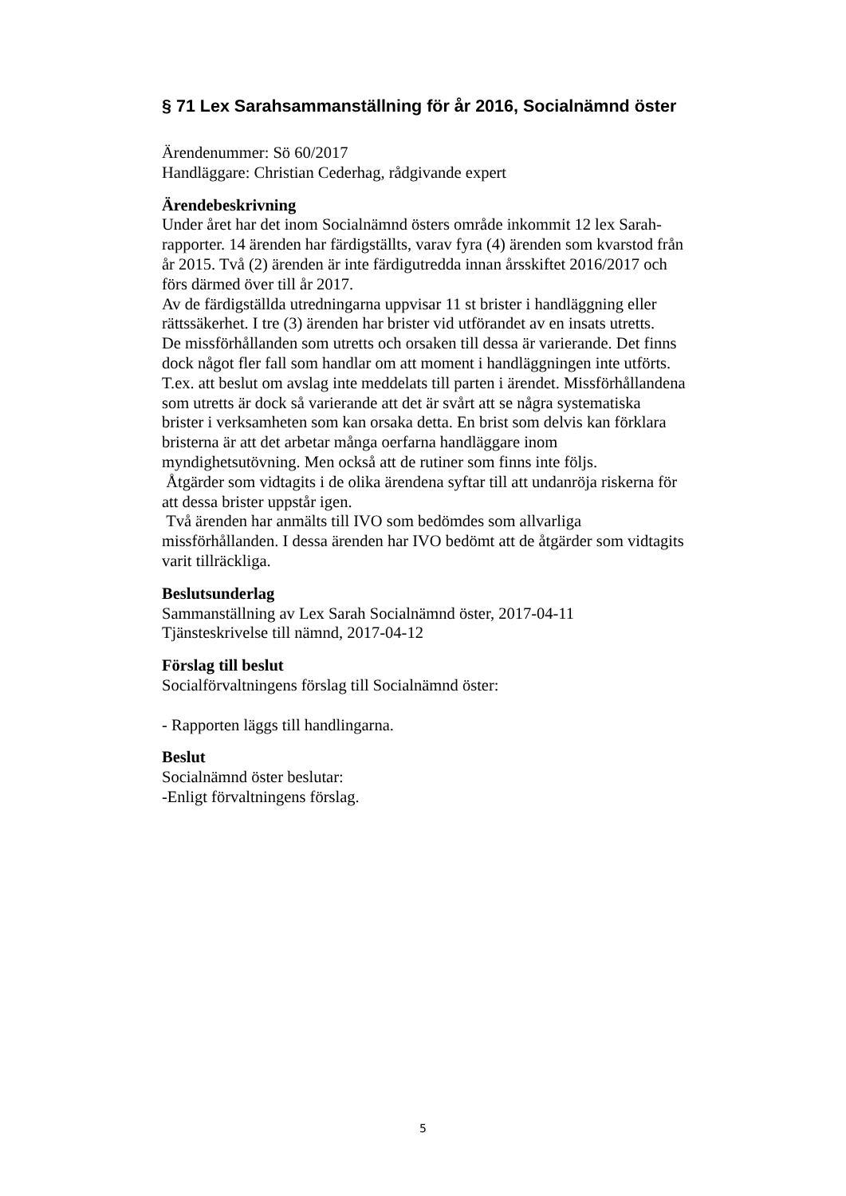§ 71 Lex Sarahsammanställning för år 2016, Socialnämnd öster
Ärendenummer: Sö 60/2017
Handläggare: Christian Cederhag, rådgivande expert
Ärendebeskrivning
Under året har det inom Socialnämnd östers område inkommit 12 lex Sarah-rapporter. 14 ärenden har färdigställts, varav fyra (4) ärenden som kvarstod från år 2015. Två (2) ärenden är inte färdigutredda innan årsskiftet 2016/2017 och förs därmed över till år 2017.
Av de färdigställda utredningarna uppvisar 11 st brister i handläggning eller rättssäkerhet. I tre (3) ärenden har brister vid utförandet av en insats utretts.
De missförhållanden som utretts och orsaken till dessa är varierande. Det finns dock något fler fall som handlar om att moment i handläggningen inte utförts. T.ex. att beslut om avslag inte meddelats till parten i ärendet. Missförhållandena som utretts är dock så varierande att det är svårt att se några systematiska brister i verksamheten som kan orsaka detta. En brist som delvis kan förklara bristerna är att det arbetar många oerfarna handläggare inom myndighetsutövning. Men också att de rutiner som finns inte följs.
Åtgärder som vidtagits i de olika ärendena syftar till att undanröja riskerna för att dessa brister uppstår igen.
Två ärenden har anmälts till IVO som bedömdes som allvarliga missförhållanden. I dessa ärenden har IVO bedömt att de åtgärder som vidtagits varit tillräckliga.
Beslutsunderlag
Sammanställning av Lex Sarah Socialnämnd öster, 2017-04-11
Tjänsteskrivelse till nämnd, 2017-04-12
Förslag till beslut
Socialförvaltningens förslag till Socialnämnd öster:
- Rapporten läggs till handlingarna.
Beslut
Socialnämnd öster beslutar:
-Enligt förvaltningens förslag.
5